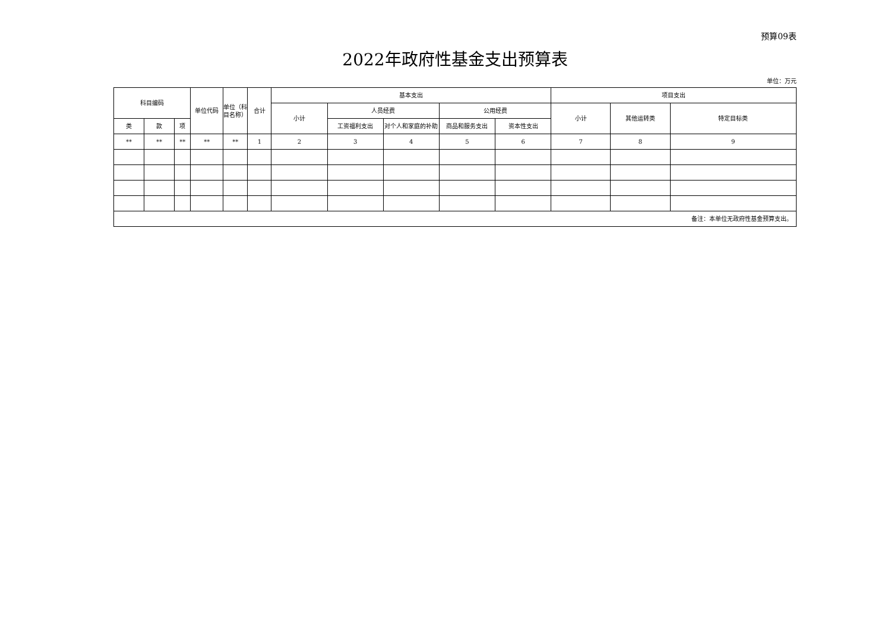预算09表
2022年政府性基金支出预算表
单位：万元
| 科目编码 | | | 单位代码 | 单位（科目名称） | 合计 | 基本支出 | | | | | 项目支出 | | |
| --- | --- | --- | --- | --- | --- | --- | --- | --- | --- | --- | --- | --- | --- |
| | | | | | | 小计 | 人员经费 | | 公用经费 | | 小计 | 其他运转类 | 特定目标类 |
| 类 | 款 | 项 | | | | | 工资福利支出 | 对个人和家庭的补助 | 商品和服务支出 | 资本性支出 | | | |
| ** | ** | ** | ** | ** | 1 | 2 | 3 | 4 | 5 | 6 | 7 | 8 | 9 |
| 备注：本单位无政府性基金预算支出。 | | | | | | | | | | | | | |